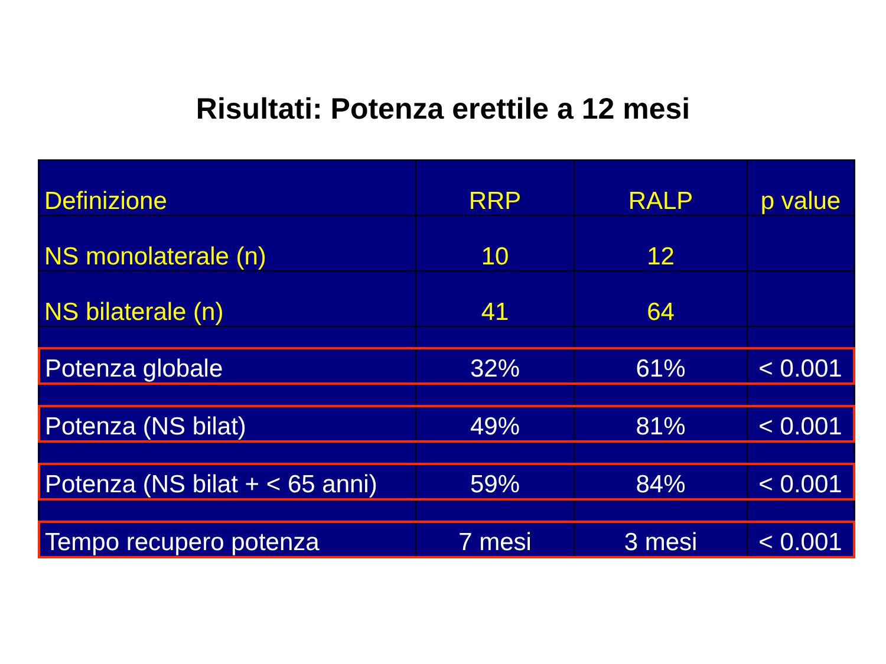Risultati: Potenza erettile a 12 mesi
| Definizione | RRP | RALP | p value |
| --- | --- | --- | --- |
| NS monolaterale (n) | 10 | 12 | |
| NS bilaterale (n) | 41 | 64 | |
| Potenza globale | 32% | 61% | < 0.001 |
| Potenza (NS bilat) | 49% | 81% | < 0.001 |
| Potenza (NS bilat + < 65 anni) | 59% | 84% | < 0.001 |
| Tempo recupero potenza | 7 mesi | 3 mesi | < 0.001 |